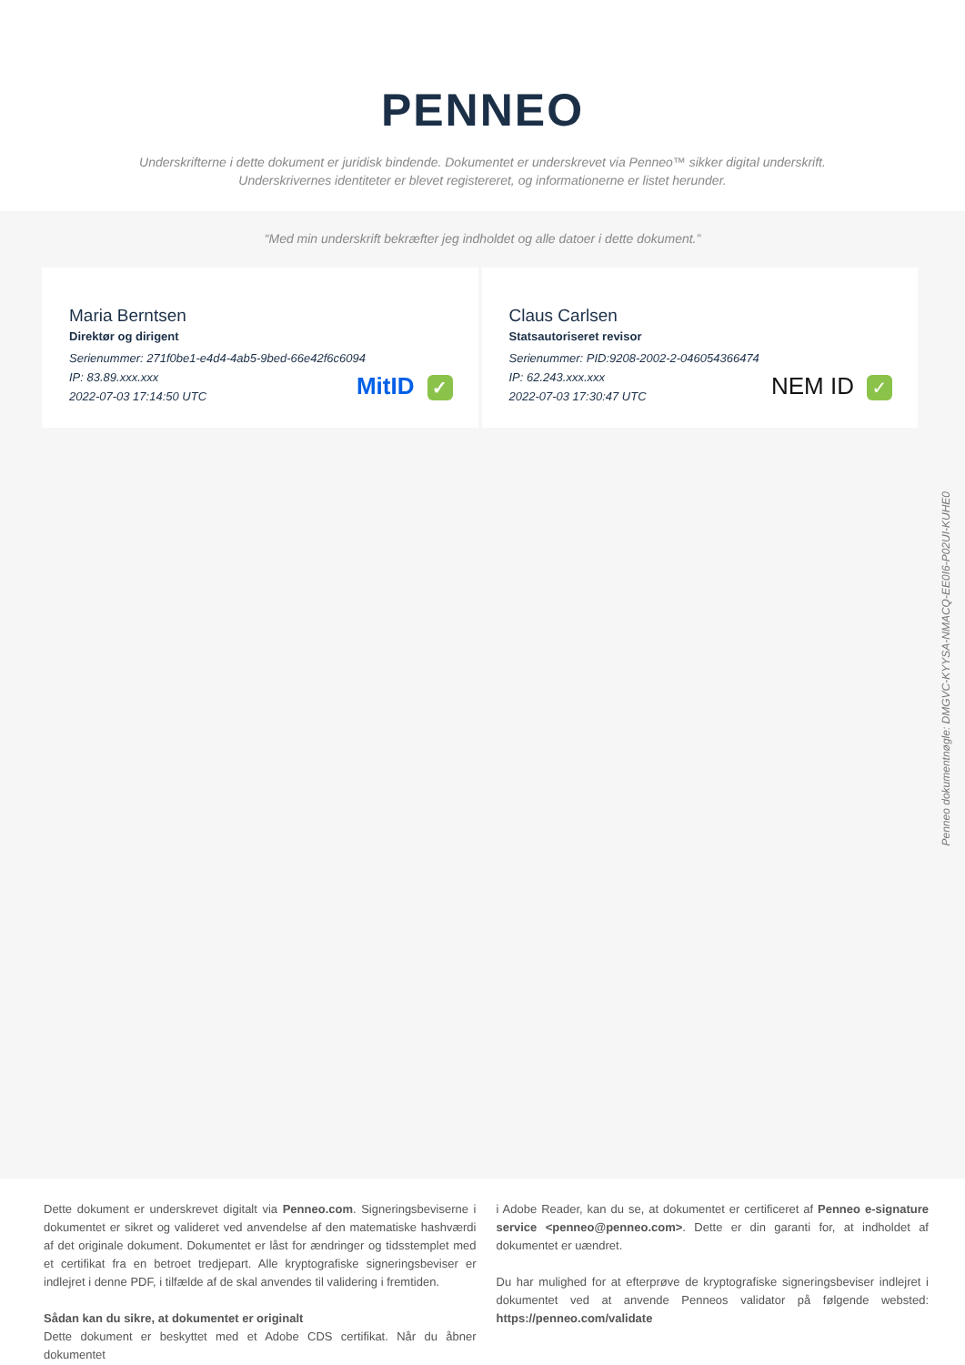PENNEO
Underskrifterne i dette dokument er juridisk bindende. Dokumentet er underskrevet via Penneo™ sikker digital underskrift.
Underskrivernes identiteter er blevet registereret, og informationerne er listet herunder.
“Med min underskrift bekræfter jeg indholdet og alle datoer i dette dokument.”
Maria Berntsen
Direktør og dirigent
Serienummer: 271f0be1-e4d4-4ab5-9bed-66e42f6c6094
IP: 83.89.xxx.xxx
2022-07-03 17:14:50 UTC
MitID ✓
Claus Carlsen
Statsautoriseret revisor
Serienummer: PID:9208-2002-2-046054366474
IP: 62.243.xxx.xxx
2022-07-03 17:30:47 UTC
NEM ID ✓
Dette dokument er underskrevet digitalt via Penneo.com. Signeringsbeviserne i dokumentet er sikret og valideret ved anvendelse af den matematiske hashværdi af det originale dokument. Dokumentet er låst for ændringer og tidsstemplet med et certifikat fra en betroet tredjepart. Alle kryptografiske signeringsbeviser er indlejret i denne PDF, i tilfælde af de skal anvendes til validering i fremtiden.
Sådan kan du sikre, at dokumentet er originalt
Dette dokument er beskyttet med et Adobe CDS certifikat. Når du åbner dokumentet
i Adobe Reader, kan du se, at dokumentet er certificeret af Penneo e-signature service <penneo@penneo.com>. Dette er din garanti for, at indholdet af dokumentet er uændret.
Du har mulighed for at efterprøve de kryptografiske signeringsbeviser indlejret i dokumentet ved at anvende Penneos validator på følgende websted: https://penneo.com/validate
Penneo dokumentnøgle: DMGVC-KYYSA-NMACQ-EE0I6-P02UI-KUHE0